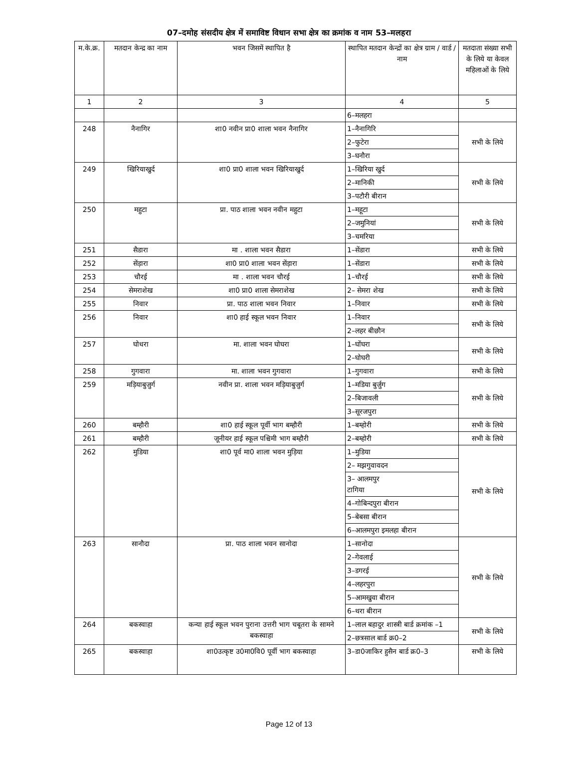07–दमोह संसदीय क्षेत्र में समाविष्ट विधान सभा क्षेत्र का क्रमांक व नाम 53–मलहरा
| म.के.क्र. | मतदान केन्द्र का नाम | भवन जिसमें स्थापित है | स्थापित मतदान केन्द्रों का क्षेत्र ग्राम / वार्ड / नाम | मतदाता संख्या सभी के लिये या केवल महिलाओं के लिये |
| --- | --- | --- | --- | --- |
| 1 | 2 | 3 | 4 | 5 |
| | | | 6–मलहरा | |
| 248 | नैनागिर | शा0 नवीन प्रा0 शाला भवन नैनागिर | 1–नैनागिरि | सभी के लिये |
| | | | 2–फुटेरा | |
| | | | 3–घनौरा | |
| 249 | खिरियाखुर्द | शा0 प्रा0 शाला भवन खिरियाखुर्द | 1–खिरिया खुर्द | सभी के लिये |
| | | | 2–मानिकी | |
| | | | 3–पटौरी बीरान | |
| 250 | महुटा | प्रा. पाठ शाला भवन नवीन महुटा | 1–महूटा | सभी के लिये |
| | | | 2–जमुनियां | |
| | | | 3–चमरिया | |
| 251 | सैडारा | मा . शाला भवन सैडारा | 1–सेंडारा | सभी के लिये |
| 252 | सेंड़ारा | शा0 प्रा0 शाला भवन सेंड़ारा | 1–सेंडारा | सभी के लिये |
| 253 | चौरई | मा . शाला भवन चौरई | 1–चौरई | सभी के लिये |
| 254 | सेमराशेख | शा0 प्रा0 शाला सेमराशेख | 2– सेमरा शेख | सभी के लिये |
| 255 | निवार | प्रा. पाठ शाला भवन निवार | 1–निवार | सभी के लिये |
| 256 | निवार | शा0 हाई स्कूल भवन निवार | 1–निवार | सभी के लिये |
| | | | 2–लहर बीछौन | |
| 257 | घोधरा | मा. शाला भवन घोघरा | 1–घोंघरा | सभी के लिये |
| | | | 2–घोघरी | |
| 258 | गुगवारा | मा. शाला भवन गुगवारा | 1–गुगवारा | सभी के लिये |
| 259 | मड़ियाबुजुर्ग | नवीन प्रा. शाला भवन मड़ियाबुजुर्ग | 1–मडिया बुर्जुग | सभी के लिये |
| | | | 2–बिजावली | |
| | | | 3–सूरजपुरा | |
| 260 | बम्हौरी | शा0 हाई स्कूल पूर्वी भाग बम्हौरी | 1–बम्होरी | सभी के लिये |
| 261 | बम्हौरी | जूनीयर हाई स्कूल पश्चिमी भाग बम्हौरी | 2–बम्होरी | सभी के लिये |
| 262 | मुडिया | शा0 पूर्व मा0 शाला भवन मुड़िया | 1–मुडिया | सभी के लिये |
| | | | 2– मझगुवावदन | |
| | | | 3– आलमपुर टागिया | |
| | | | 4–गोबिन्दपुरा बीरान | |
| | | | 5–बेबसा बीरान | |
| | | | 6–आलमपुरा इमलहा बीरान | |
| 263 | सानौदा | प्रा. पाठ शाला भवन सानोदा | 1–सानोदा | सभी के लिये |
| | | | 2–गेवलाई | |
| | | | 3–डगरई | |
| | | | 4–लहरपुरा | |
| | | | 5–आमखुवा बीरान | |
| | | | 6–थरा बीरान | |
| 264 | बकस्वाहा | कन्या हाई स्कूल भवन पुराना उत्तरी भाग चबूतरा के सामने बकस्वाहा | 1–लाल बहादुर शास्त्री बार्ड क्रमांक –1 | सभी के लिये |
| | | | 2–छत्रसाल बार्ड क्र0–2 | |
| 265 | बकस्वाहा | शा0उत्कृष्ट उ0मा0वि0 पूर्वी भाग बकस्वाहा | 3–डा0जाकिर हुसैन बार्ड क्र0–3 | सभी के लिये |
Page 12 of 13